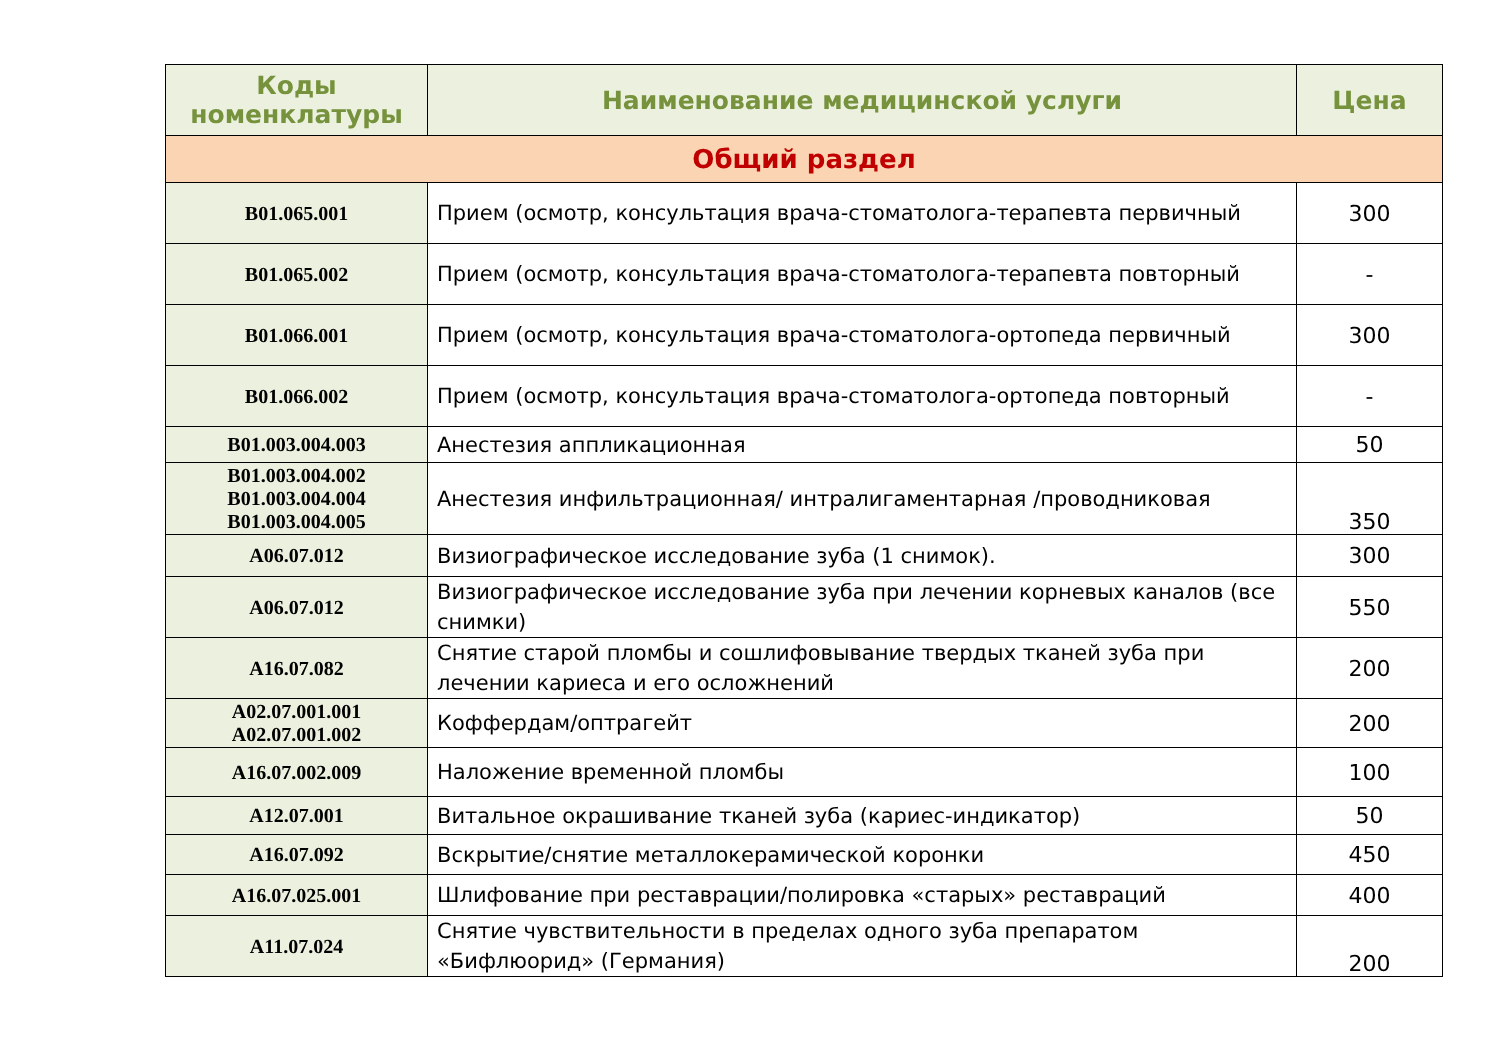| Коды номенклатуры | Наименование медицинской услуги | Цена |
| --- | --- | --- |
| Общий раздел | | |
| B01.065.001 | Прием (осмотр, консультация врача-стоматолога-терапевта первичный | 300 |
| B01.065.002 | Прием (осмотр, консультация врача-стоматолога-терапевта повторный | - |
| B01.066.001 | Прием (осмотр, консультация врача-стоматолога-ортопеда первичный | 300 |
| B01.066.002 | Прием (осмотр, консультация врача-стоматолога-ортопеда повторный | - |
| B01.003.004.003 | Анестезия аппликационная | 50 |
| B01.003.004.002 B01.003.004.004 B01.003.004.005 | Анестезия инфильтрационная/ интралигаментарная /проводниковая | 350 |
| A06.07.012 | Визиографическое исследование зуба (1 снимок). | 300 |
| A06.07.012 | Визиографическое исследование зуба при лечении корневых каналов (все снимки) | 550 |
| A16.07.082 | Снятие старой пломбы и сошлифовывание твердых тканей зуба при лечении кариеса и его осложнений | 200 |
| A02.07.001.001 A02.07.001.002 | Коффердам/оптрагейт | 200 |
| A16.07.002.009 | Наложение временной пломбы | 100 |
| A12.07.001 | Витальное окрашивание тканей зуба (кариес-индикатор) | 50 |
| A16.07.092 | Вскрытие/снятие металлокерамической коронки | 450 |
| A16.07.025.001 | Шлифование при реставрации/полировка «старых» реставраций | 400 |
| A11.07.024 | Снятие чувствительности в пределах одного зуба препаратом «Бифлюорид» (Германия) | 200 |